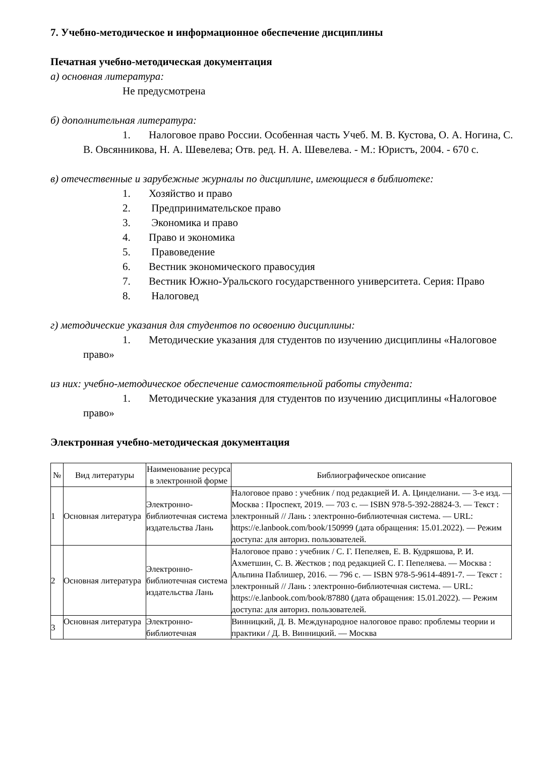7. Учебно-методическое и информационное обеспечение дисциплины
Печатная учебно-методическая документация
а) основная литература:
Не предусмотрена
б) дополнительная литература:
1. Налоговое право России. Особенная часть Учеб. М. В. Кустова, О. А. Ногина, С. В. Овсянникова, Н. А. Шевелева; Отв. ред. Н. А. Шевелева. - М.: Юристъ, 2004. - 670 с.
в) отечественные и зарубежные журналы по дисциплине, имеющиеся в библиотеке:
1. Хозяйство и право
2. Предпринимательское право
3. Экономика и право
4. Право и экономика
5. Правоведение
6. Вестник экономического правосудия
7. Вестник Южно-Уральского государственного университета. Серия: Право
8. Налоговед
г) методические указания для студентов по освоению дисциплины:
1. Методические указания для студентов по изучению дисциплины «Налоговое право»
из них: учебно-методическое обеспечение самостоятельной работы студента:
1. Методические указания для студентов по изучению дисциплины «Налоговое право»
Электронная учебно-методическая документация
| № | Вид литературы | Наименование ресурса в электронной форме | Библиографическое описание |
| --- | --- | --- | --- |
| 1 | Основная литература | Электронно-библиотечная система издательства Лань | Налоговое право : учебник / под редакцией И. А. Цинделиани. — 3-е изд. — Москва : Проспект, 2019. — 703 с. — ISBN 978-5-392-28824-3. — Текст : электронный // Лань : электронно-библиотечная система. — URL: https://e.lanbook.com/book/150999 (дата обращения: 15.01.2022). — Режим доступа: для авториз. пользователей. |
| 2 | Основная литература | Электронно-библиотечная система издательства Лань | Налоговое право : учебник / С. Г. Пепеляев, Е. В. Кудряшова, Р. И. Ахметшин, С. В. Жестков ; под редакцией С. Г. Пепеляева. — Москва : Альпина Паблишер, 2016. — 796 с. — ISBN 978-5-9614-4891-7. — Текст : электронный // Лань : электронно-библиотечная система. — URL: https://e.lanbook.com/book/87880 (дата обращения: 15.01.2022). — Режим доступа: для авториз. пользователей. |
| 3 | Основная литература | Электронно-библиотечная | Винницкий, Д. В. Международное налоговое право: проблемы теории и практики / Д. В. Винницкий. — Москва |